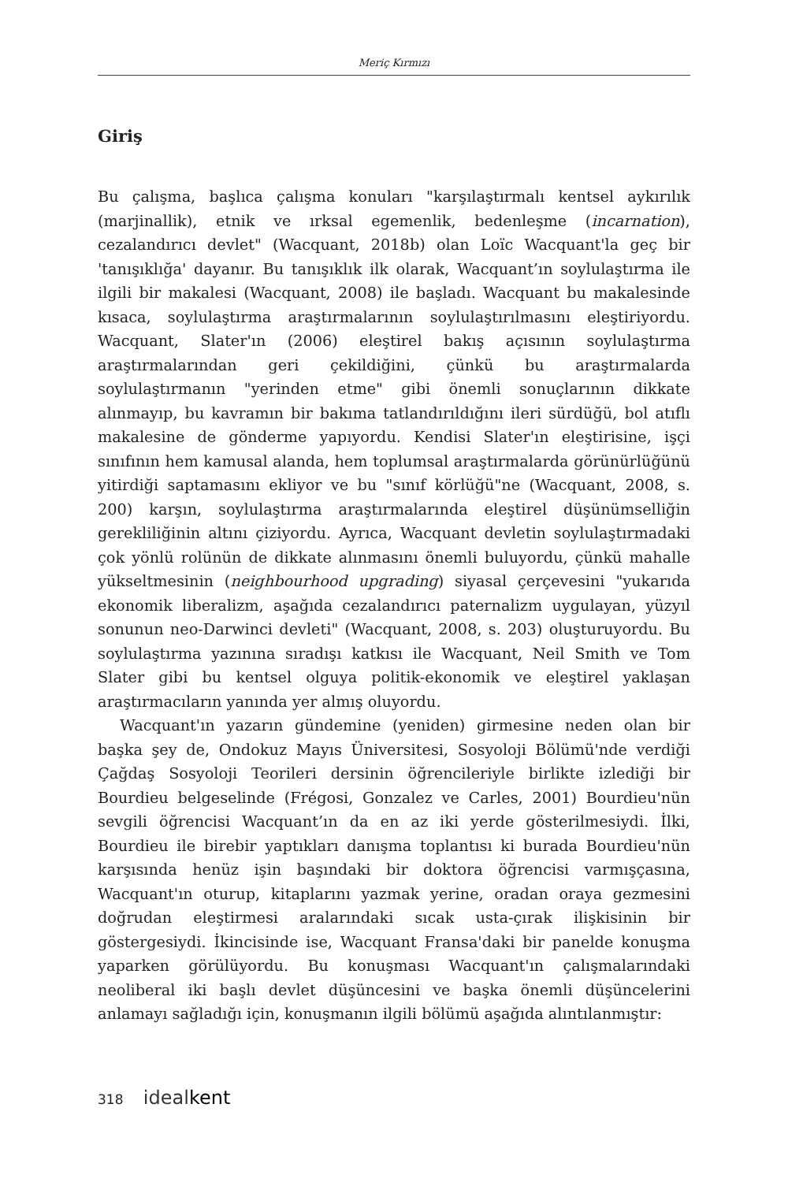Meriç Kırmızı
Giriş
Bu çalışma, başlıca çalışma konuları "karşılaştırmalı kentsel aykırılık (marjinallik), etnik ve ırksal egemenlik, bedenleşme (incarnation), cezalandırıcı devlet" (Wacquant, 2018b) olan Loïc Wacquant'la geç bir 'tanışıklığa' dayanır. Bu tanışıklık ilk olarak, Wacquant’ın soylulaştırma ile ilgili bir makalesi (Wacquant, 2008) ile başladı. Wacquant bu makalesinde kısaca, soylulaştırma araştırmalarının soylulaştırılmasını eleştiriyordu. Wacquant, Slater'ın (2006) eleştirel bakış açısının soylulaştırma araştırmalarından geri çekildiğini, çünkü bu araştırmalarda soylulaştırmanın "yerinden etme" gibi önemli sonuçlarının dikkate alınmayıp, bu kavramın bir bakıma tatlandırıldığını ileri sürdüğü, bol atıflı makalesine de gönderme yapıyordu. Kendisi Slater'ın eleştirisine, işçi sınıfının hem kamusal alanda, hem toplumsal araştırmalarda görünürlüğünü yitirdiği saptamasını ekliyor ve bu "sınıf körlüğü"ne (Wacquant, 2008, s. 200) karşın, soylulaştırma araştırmalarında eleştirel düşünümselliğin gerekliliğinin altını çiziyordu. Ayrıca, Wacquant devletin soylulaştırmadaki çok yönlü rolünün de dikkate alınmasını önemli buluyordu, çünkü mahalle yükseltmesinin (neighbourhood upgrading) siyasal çerçevesini "yukarıda ekonomik liberalizm, aşağıda cezalandırıcı paternalizm uygulayan, yüzyıl sonunun neo-Darwinci devleti" (Wacquant, 2008, s. 203) oluşturuyordu. Bu soylulaştırma yazınına sıradışı katkısı ile Wacquant, Neil Smith ve Tom Slater gibi bu kentsel olguya politik-ekonomik ve eleştirel yaklaşan araştırmacıların yanında yer almış oluyordu.
Wacquant'ın yazarın gündemine (yeniden) girmesine neden olan bir başka şey de, Ondokuz Mayıs Üniversitesi, Sosyoloji Bölümü'nde verdiği Çağdaş Sosyoloji Teorileri dersinin öğrencileriyle birlikte izlediği bir Bourdieu belgeselinde (Frégosi, Gonzalez ve Carles, 2001) Bourdieu'nün sevgili öğrencisi Wacquant’ın da en az iki yerde gösterilmesiydi. İlki, Bourdieu ile birebir yaptıkları danışma toplantısı ki burada Bourdieu'nün karşısında henüz işin başındaki bir doktora öğrencisi varmışçasına, Wacquant'ın oturup, kitaplarını yazmak yerine, oradan oraya gezmesini doğrudan eleştirmesi aralarındaki sıcak usta-çırak ilişkisinin bir göstergesiydi. İkincisinde ise, Wacquant Fransa'daki bir panelde konuşma yaparken görülüyordu. Bu konuşması Wacquant'ın çalışmalarındaki neoliberal iki başlı devlet düşüncesini ve başka önemli düşüncelerini anlamayı sağladığı için, konuşmanın ilgili bölümü aşağıda alıntılanmıştır:
318 idealkent